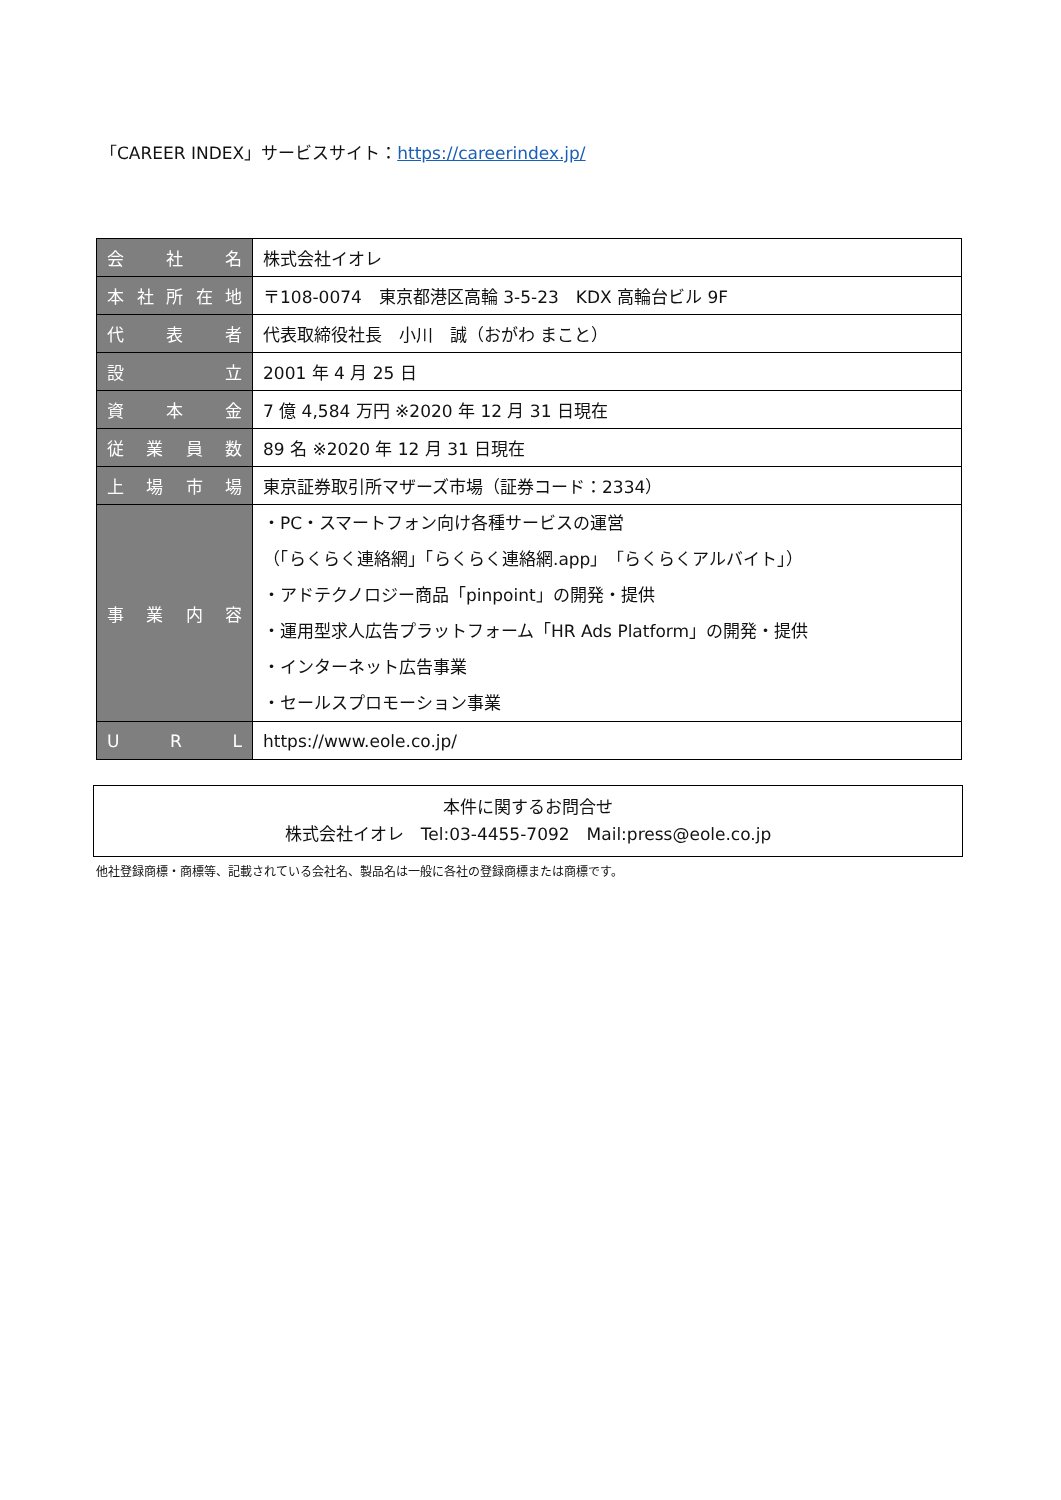「CAREER INDEX」サービスサイト：https://careerindex.jp/
| 会 社 名 | 株式会社イオレ |
| 本社所在地 | 〒108-0074 東京都港区高輪 3-5-23 KDX 高輪台ビル 9F |
| 代 表 者 | 代表取締役社長 小川 誠（おがわ まこと） |
| 設 立 | 2001 年 4 月 25 日 |
| 資 本 金 | 7 億 4,584 万円 ※2020 年 12 月 31 日現在 |
| 従業員数 | 89 名 ※2020 年 12 月 31 日現在 |
| 上場市場 | 東京証券取引所マザーズ市場（証券コード：2334） |
| 事業内容 | ・PC・スマートフォン向け各種サービスの運営 （「らくらく連絡網」「らくらく連絡網.app」「らくらくアルバイト」） ・アドテクノロジー商品「pinpoint」の開発・提供 ・運用型求人広告プラットフォーム「HR Ads Platform」の開発・提供 ・インターネット広告事業 ・セールスプロモーション事業 |
| U R L | https://www.eole.co.jp/ |
本件に関するお問合せ
株式会社イオレ　Tel:03-4455-7092　Mail:press@eole.co.jp
他社登録商標・商標等、記載されている会社名、製品名は一般に各社の登録商標または商標です。